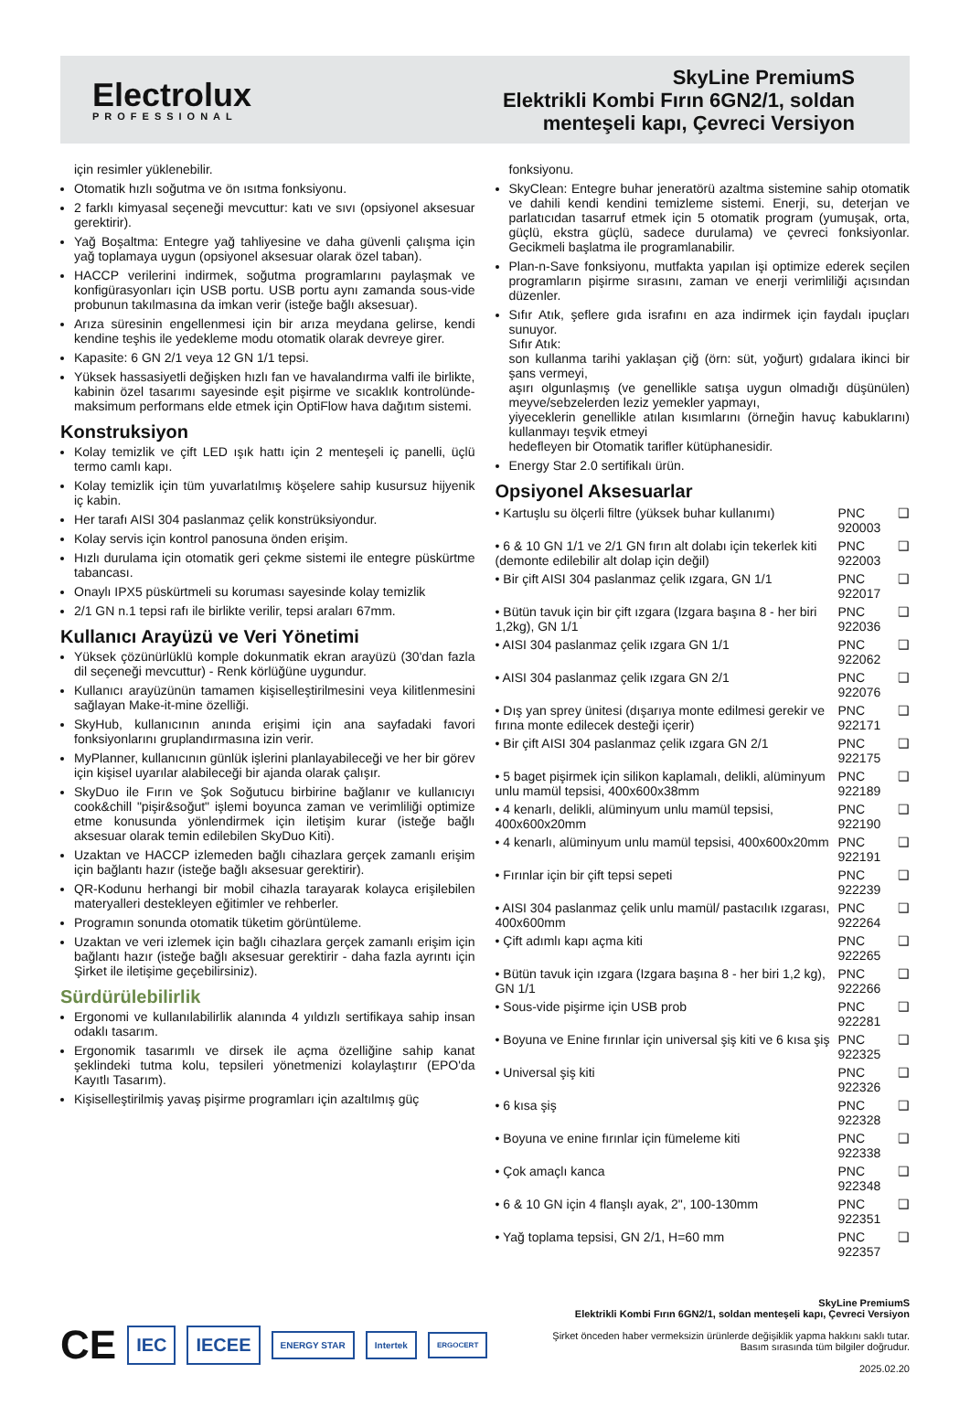Electrolux
PROFESSIONAL
SkyLine PremiumS
Elektrikli Kombi Fırın 6GN2/1, soldan
menteşeli kapı, Çevreci Versiyon
için resimler yüklenebilir.
Otomatik hızlı soğutma ve ön ısıtma fonksiyonu.
2 farklı kimyasal seçeneği mevcuttur: katı ve sıvı (opsiyonel aksesuar gerektirir).
Yağ Boşaltma: Entegre yağ tahliyesine ve daha güvenli çalışma için yağ toplamaya uygun (opsiyonel aksesuar olarak özel taban).
HACCP verilerini indirmek, soğutma programlarını paylaşmak ve konfigürasyonları için USB portu. USB portu aynı zamanda sous-vide probunun takılmasına da imkan verir (isteğe bağlı aksesuar).
Arıza süresinin engellenmesi için bir arıza meydana gelirse, kendi kendine teşhis ile yedekleme modu otomatik olarak devreye girer.
Kapasite: 6 GN 2/1 veya 12 GN 1/1 tepsi.
Yüksek hassasiyetli değişken hızlı fan ve havalandırma valfi ile birlikte, kabinin özel tasarımı sayesinde eşit pişirme ve sıcaklık kontrolünde- maksimum performans elde etmek için OptiFlow hava dağıtım sistemi.
Konstruksiyon
Kolay temizlik ve çift LED ışık hattı için 2 menteşeli iç panelli, üçlü termo camlı kapı.
Kolay temizlik için tüm yuvarlatılmış köşelere sahip kusursuz hijyenik iç kabin.
Her tarafı AISI 304 paslanmaz çelik konstrüksiyondur.
Kolay servis için kontrol panosuna önden erişim.
Hızlı durulama için otomatik geri çekme sistemi ile entegre püskürtme tabancası.
Onaylı IPX5 püskürtmeli su koruması sayesinde kolay temizlik
2/1 GN n.1 tepsi rafı ile birlikte verilir, tepsi araları 67mm.
Kullanıcı Arayüzü ve Veri Yönetimi
Yüksek çözünürlüklü komple dokunmatik ekran arayüzü (30'dan fazla dil seçeneği mevcuttur) - Renk körlüğüne uygundur.
Kullanıcı arayüzünün tamamen kişiselleştirilmesini veya kilitlenmesini sağlayan Make-it-mine özelliği.
SkyHub, kullanıcının anında erişimi için ana sayfadaki favori fonksiyonlarını gruplandırmasına izin verir.
MyPlanner, kullanıcının günlük işlerini planlayabileceği ve her bir görev için kişisel uyarılar alabileceği bir ajanda olarak çalışır.
SkyDuo ile Fırın ve Şok Soğutucu birbirine bağlanır ve kullanıcıyı cook&chill "pişir&soğut" işlemi boyunca zaman ve verimliliği optimize etme konusunda yönlendirmek için iletişim kurar (isteğe bağlı aksesuar olarak temin edilebilen SkyDuo Kiti).
Uzaktan ve HACCP izlemeden bağlı cihazlara gerçek zamanlı erişim için bağlantı hazır (isteğe bağlı aksesuar gerektirir).
QR-Kodunu herhangi bir mobil cihazla tarayarak kolayca erişilebilen materyalleri destekleyen eğitimler ve rehberler.
Programın sonunda otomatik tüketim görüntüleme.
Uzaktan ve veri izlemek için bağlı cihazlara gerçek zamanlı erişim için bağlantı hazır (isteğe bağlı aksesuar gerektirir - daha fazla ayrıntı için Şirket ile iletişime geçebilirsiniz).
Sürdürülebilirlik
Ergonomi ve kullanılabilirlik alanında 4 yıldızlı sertifikaya sahip insan odaklı tasarım.
Ergonomik tasarımlı ve dirsek ile açma özelliğine sahip kanat şeklindeki tutma kolu, tepsileri yönetmenizi kolaylaştırır (EPO'da Kayıtlı Tasarım).
Kişiselleştirilmiş yavaş pişirme programları için azaltılmış güç
fonksiyonu.
SkyClean: Entegre buhar jeneratörü azaltma sistemine sahip otomatik ve dahili kendi kendini temizleme sistemi. Enerji, su, deterjan ve parlatıcıdan tasarruf etmek için 5 otomatik program (yumuşak, orta, güçlü, ekstra güçlü, sadece durulama) ve çevreci fonksiyonlar. Gecikmeli başlatma ile programlanabilir.
Plan-n-Save fonksiyonu, mutfakta yapılan işi optimize ederek seçilen programların pişirme sırasını, zaman ve enerji verimliliği açısından düzenler.
Sıfır Atık, şeflere gıda israfını en aza indirmek için faydalı ipuçları sunuyor.
Sıfır Atık:
son kullanma tarihi yaklaşan çiğ (örn: süt, yoğurt) gıdalara ikinci bir şans vermeyi,
aşırı olgunlaşmış (ve genellikle satışa uygun olmadığı düşünülen) meyve/sebzelerden leziz yemekler yapmayı,
yiyeceklerin genellikle atılan kısımlarını (örneğin havuç kabuklarını) kullanmayı teşvik etmeyi
hedefleyen bir Otomatik tarifler kütüphanesidir.
Energy Star 2.0 sertifikalı ürün.
Opsiyonel Aksesuarlar
| • Kartuşlu su ölçerli filtre (yüksek buhar kullanımı) | PNC 920003 | ❑ |
| • 6 & 10 GN 1/1 ve 2/1 GN fırın alt dolabı için tekerlek kiti (demonte edilebilir alt dolap için değil) | PNC 922003 | ❑ |
| • Bir çift AISI 304 paslanmaz çelik ızgara, GN 1/1 | PNC 922017 | ❑ |
| • Bütün tavuk için bir çift ızgara (Izgara başına 8 - her biri 1,2kg), GN 1/1 | PNC 922036 | ❑ |
| • AISI 304 paslanmaz çelik ızgara GN 1/1 | PNC 922062 | ❑ |
| • AISI 304 paslanmaz çelik ızgara GN 2/1 | PNC 922076 | ❑ |
| • Dış yan sprey ünitesi (dışarıya monte edilmesi gerekir ve fırına monte edilecek desteği içerir) | PNC 922171 | ❑ |
| • Bir çift AISI 304 paslanmaz çelik ızgara GN 2/1 | PNC 922175 | ❑ |
| • 5 baget pişirmek için silikon kaplamalı, delikli, alüminyum unlu mamül tepsisi, 400x600x38mm | PNC 922189 | ❑ |
| • 4 kenarlı, delikli, alüminyum unlu mamül tepsisi, 400x600x20mm | PNC 922190 | ❑ |
| • 4 kenarlı, alüminyum unlu mamül tepsisi, 400x600x20mm | PNC 922191 | ❑ |
| • Fırınlar için bir çift tepsi sepeti | PNC 922239 | ❑ |
| • AISI 304 paslanmaz çelik unlu mamül/ pastacılık ızgarası, 400x600mm | PNC 922264 | ❑ |
| • Çift adımlı kapı açma kiti | PNC 922265 | ❑ |
| • Bütün tavuk için ızgara (Izgara başına 8 - her biri 1,2 kg), GN 1/1 | PNC 922266 | ❑ |
| • Sous-vide pişirme için USB prob | PNC 922281 | ❑ |
| • Boyuna ve Enine fırınlar için universal şiş kiti ve 6 kısa şiş | PNC 922325 | ❑ |
| • Universal şiş kiti | PNC 922326 | ❑ |
| • 6 kısa şiş | PNC 922328 | ❑ |
| • Boyuna ve enine fırınlar için fümeleme kiti | PNC 922338 | ❑ |
| • Çok amaçlı kanca | PNC 922348 | ❑ |
| • 6 & 10 GN için 4 flanşlı ayak, 2", 100-130mm | PNC 922351 | ❑ |
| • Yağ toplama tepsisi, GN 2/1, H=60 mm | PNC 922357 | ❑ |
CE IEC IECEE ENERGY STAR Intertek ERGOCERT
SkyLine PremiumS
Elektrikli Kombi Fırın 6GN2/1, soldan menteşeli kapı, Çevreci Versiyon
Şirket önceden haber vermeksizin ürünlerde değişiklik yapma hakkını saklı tutar.
Basım sırasında tüm bilgiler doğrudur.
2025.02.20